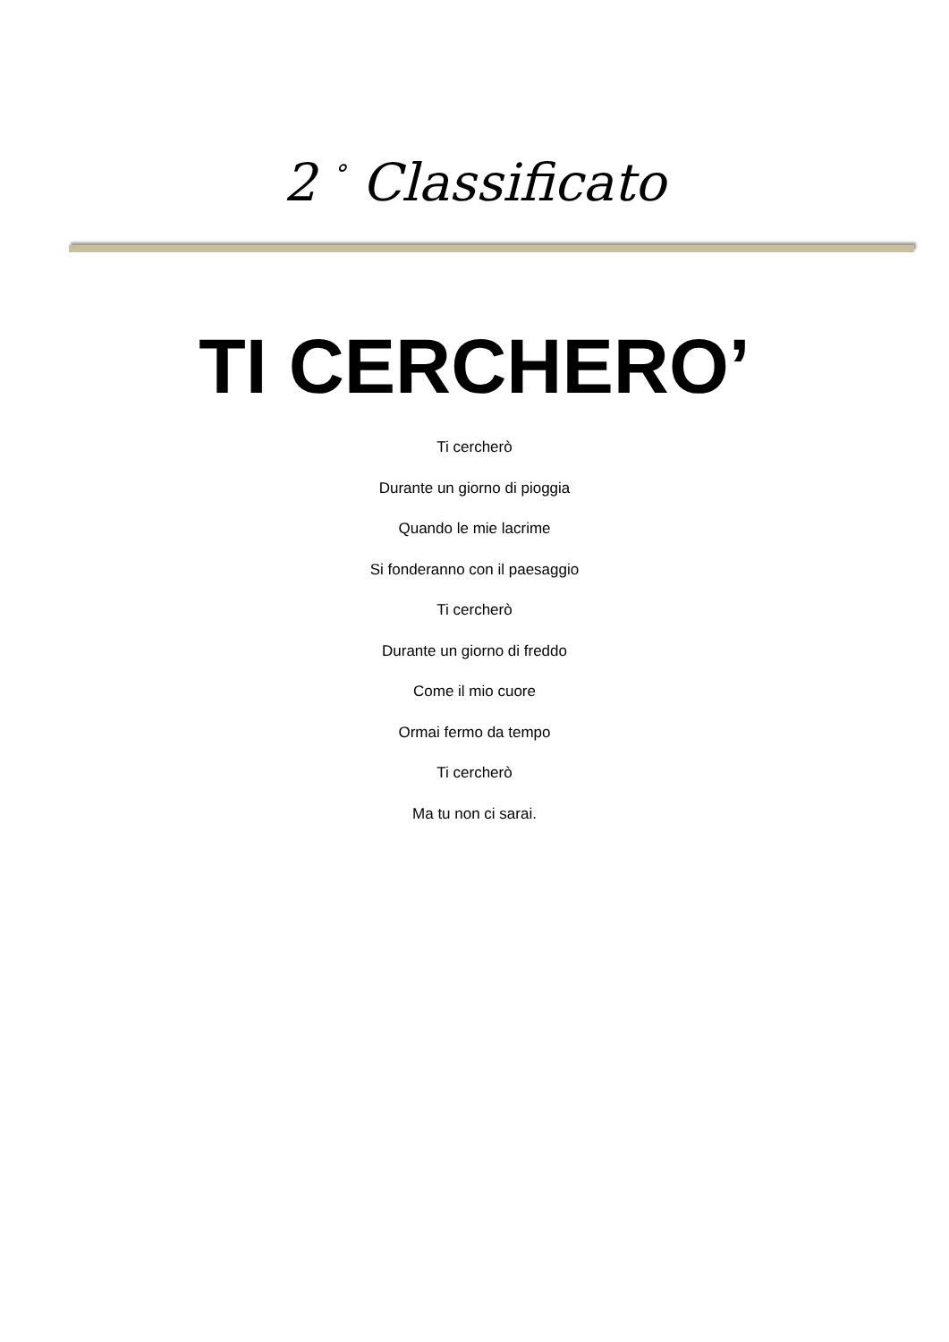2 <sup>°</sup> Classificato
TI CERCHERO’
Ti cercherò
Durante un giorno di pioggia
Quando le mie lacrime
Si fonderanno con il paesaggio
Ti cercherò
Durante un giorno di freddo
Come il mio cuore
Ormai fermo da tempo
Ti cercherò
Ma tu non ci sarai.